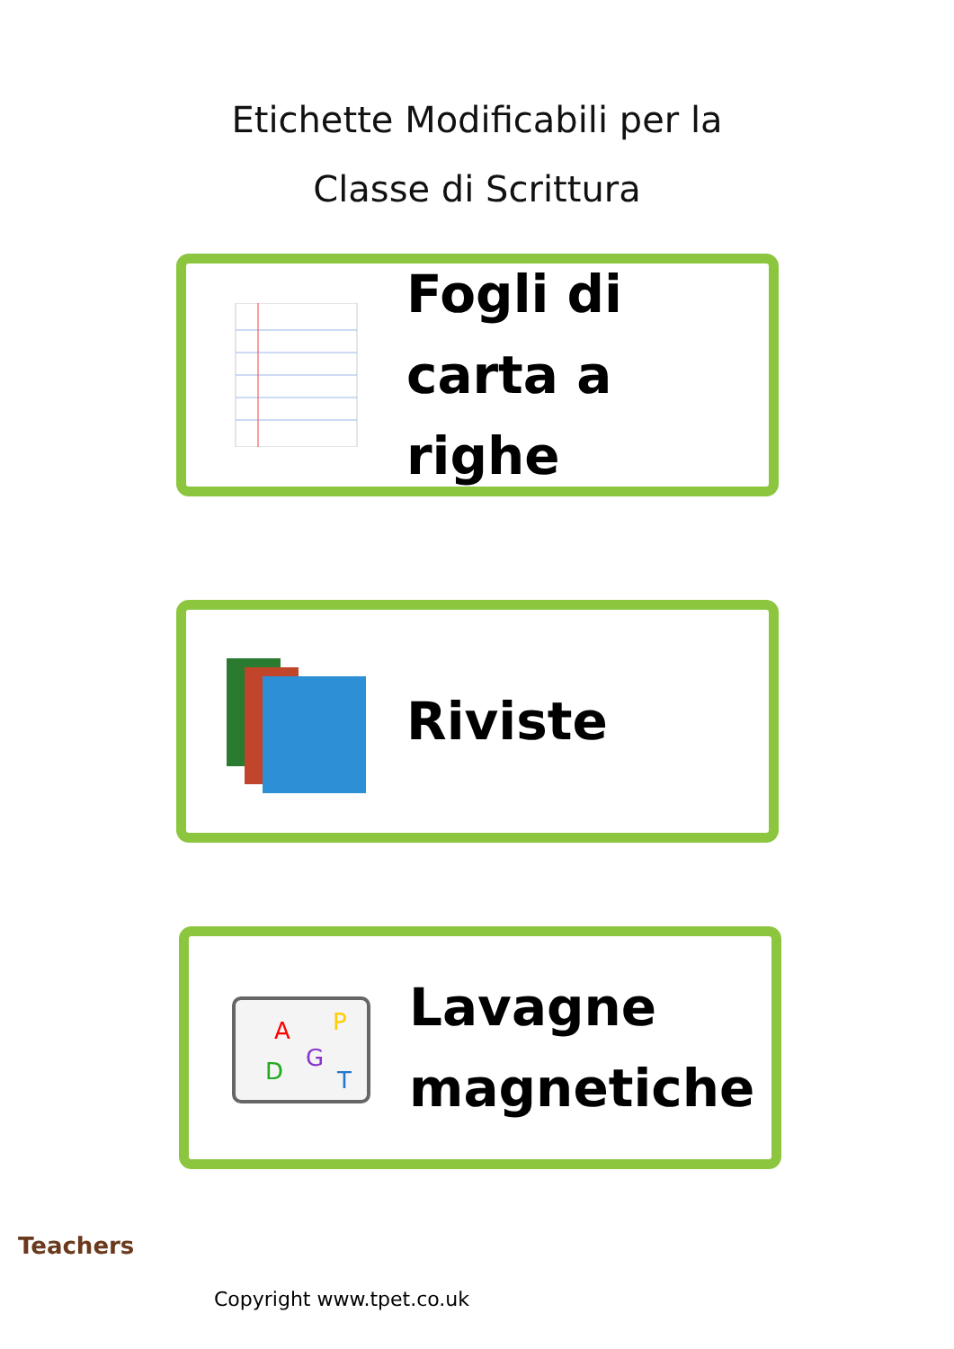Etichette Modificabili per la
Classe di Scrittura
Fogli di
carta a righe
Riviste
A
P
G
D
T
Lavagne
magnetiche
Teachers
Copyright www.tpet.co.uk